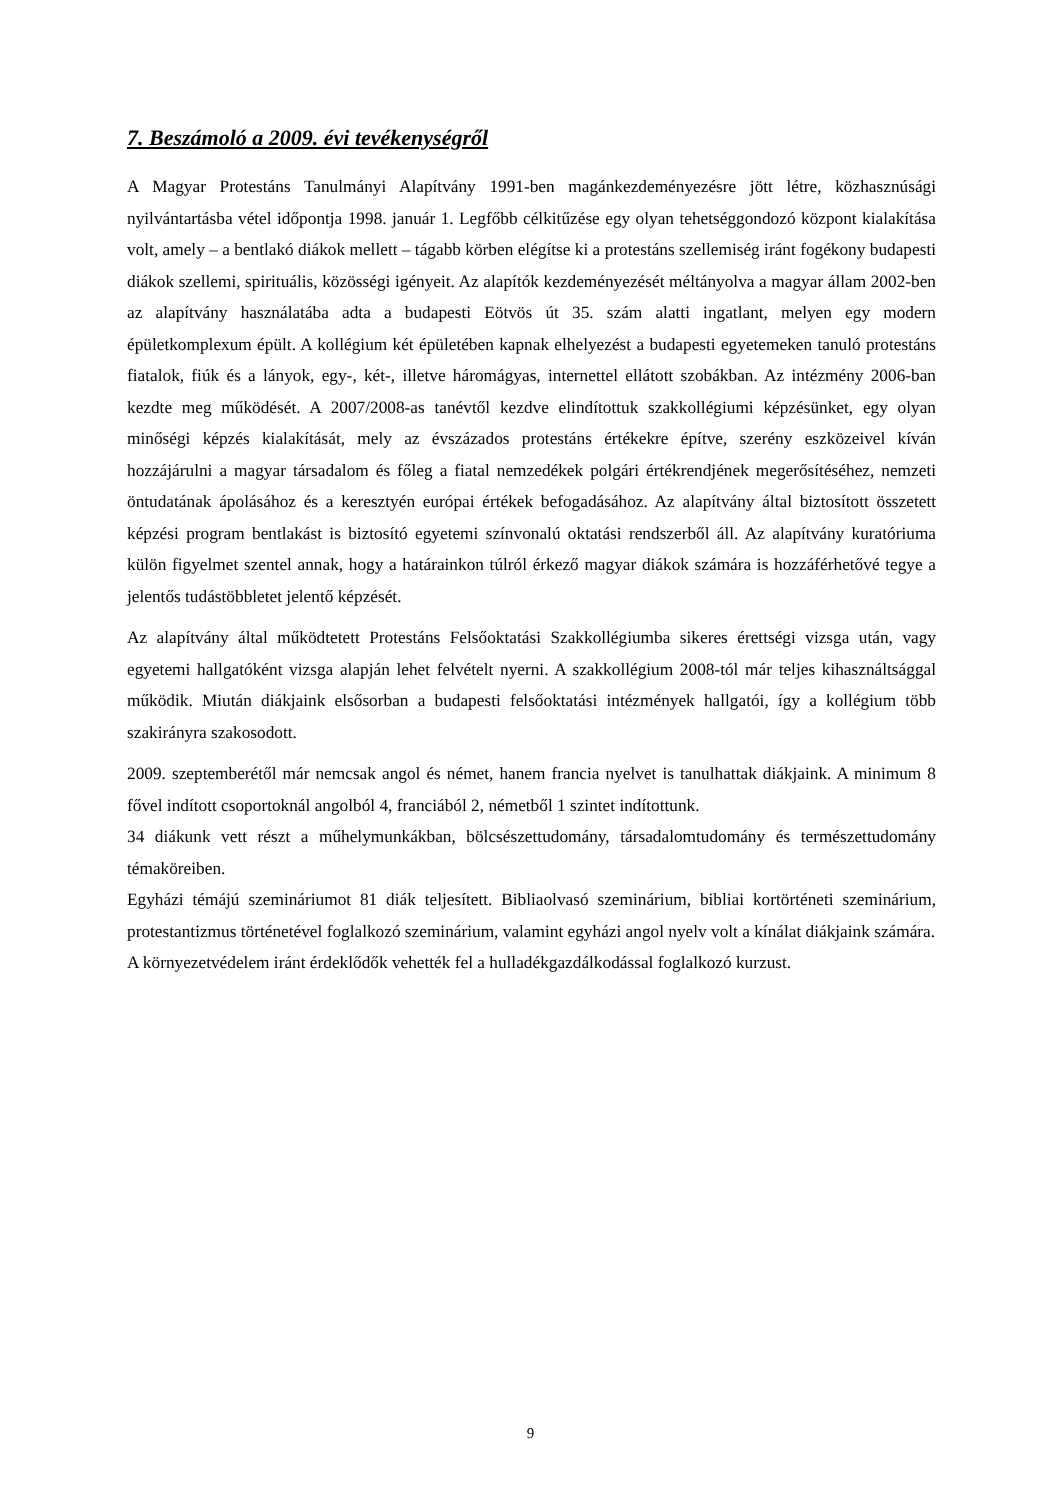7. Beszámoló a 2009. évi tevékenységről
A Magyar Protestáns Tanulmányi Alapítvány 1991-ben magánkezdeményezésre jött létre, közhasznúsági nyilvántartásba vétel időpontja 1998. január 1. Legfőbb célkitűzése egy olyan tehetséggondozó központ kialakítása volt, amely – a bentlakó diákok mellett – tágabb körben elégítse ki a protestáns szellemiség iránt fogékony budapesti diákok szellemi, spirituális, közösségi igényeit. Az alapítók kezdeményezését méltányolva a magyar állam 2002-ben az alapítvány használatába adta a budapesti Eötvös út 35. szám alatti ingatlant, melyen egy modern épületkomplexum épült. A kollégium két épületében kapnak elhelyezést a budapesti egyetemeken tanuló protestáns fiatalok, fiúk és a lányok, egy-, két-, illetve háromágyas, internettel ellátott szobákban. Az intézmény 2006-ban kezdte meg működését. A 2007/2008-as tanévtől kezdve elindítottuk szakkollégiumi képzésünket, egy olyan minőségi képzés kialakítását, mely az évszázados protestáns értékekre építve, szerény eszközeivel kíván hozzájárulni a magyar társadalom és főleg a fiatal nemzedékek polgári értékrendjének megerősítéséhez, nemzeti öntudatának ápolásához és a keresztyén európai értékek befogadásához. Az alapítvány által biztosított összetett képzési program bentlakást is biztosító egyetemi színvonalú oktatási rendszerből áll. Az alapítvány kuratóriuma külön figyelmet szentel annak, hogy a határainkon túlról érkező magyar diákok számára is hozzáférhetővé tegye a jelentős tudástöbbletet jelentő képzését.
Az alapítvány által működtetett Protestáns Felsőoktatási Szakkollégiumba sikeres érettségi vizsga után, vagy egyetemi hallgatóként vizsga alapján lehet felvételt nyerni. A szakkollégium 2008-tól már teljes kihasználtsággal működik. Miután diákjaink elsősorban a budapesti felsőoktatási intézmények hallgatói, így a kollégium több szakirányra szakosodott.
2009. szeptemberétől már nemcsak angol és német, hanem francia nyelvet is tanulhattak diákjaink. A minimum 8 fővel indított csoportoknál angolból 4, franciából 2, németből 1 szintet indítottunk.
34 diákunk vett részt a műhelymunkákban, bölcsészettudomány, társadalomtudomány és természettudomány témaköreiben.
Egyházi témájú szemináriumot 81 diák teljesített. Bibliaolvasó szeminárium, bibliai kortörténeti szeminárium, protestantizmus történetével foglalkozó szeminárium, valamint egyházi angol nyelv volt a kínálat diákjaink számára.
A környezetvédelem iránt érdeklődők vehették fel a hulladékgazdálkodással foglalkozó kurzust.
9